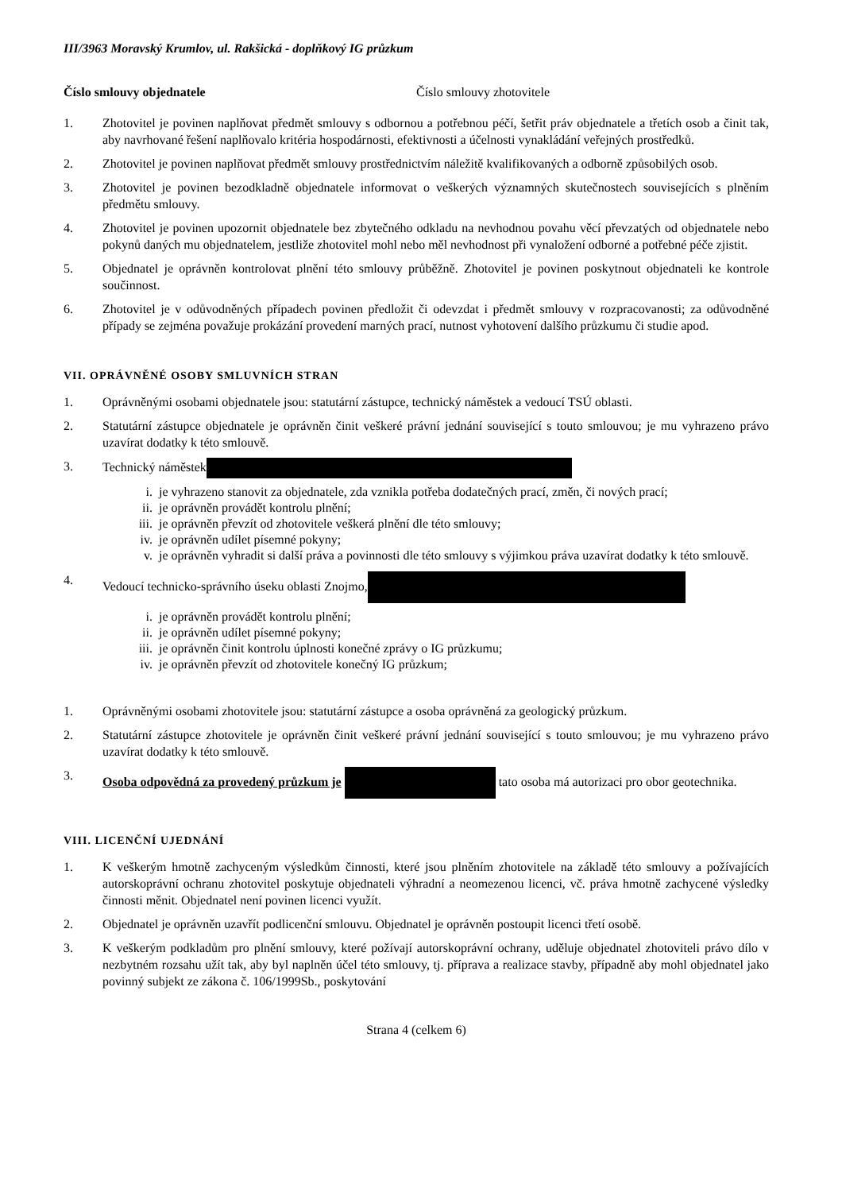III/3963 Moravský Krumlov, ul. Rakšická - doplňkový IG průzkum
Číslo smlouvy objednatele Číslo smlouvy zhotovitele
1. Zhotovitel je povinen naplňovat předmět smlouvy s odbornou a potřebnou péčí, šetřit práv objednatele a třetích osob a činit tak, aby navrhované řešení naplňovalo kritéria hospodárnosti, efektivnosti a účelnosti vynakládání veřejných prostředků.
2. Zhotovitel je povinen naplňovat předmět smlouvy prostřednictvím náležitě kvalifikovaných a odborně způsobilých osob.
3. Zhotovitel je povinen bezodkladně objednatele informovat o veškerých významných skutečnostech souvisejících s plněním předmětu smlouvy.
4. Zhotovitel je povinen upozornit objednatele bez zbytečného odkladu na nevhodnou povahu věcí převzatých od objednatele nebo pokynů daných mu objednatelem, jestliže zhotovitel mohl nebo měl nevhodnost při vynaložení odborné a potřebné péče zjistit.
5. Objednatel je oprávněn kontrolovat plnění této smlouvy průběžně. Zhotovitel je povinen poskytnout objednateli ke kontrole součinnost.
6. Zhotovitel je v odůvodněných případech povinen předložit či odevzdat i předmět smlouvy v rozpracovanosti; za odůvodněné případy se zejména považuje prokázání provedení marných prací, nutnost vyhotovení dalšího průzkumu či studie apod.
VII. OPRÁVNĚNÉ OSOBY SMLUVNÍCH STRAN
1. Oprávněnými osobami objednatele jsou: statutární zástupce, technický náměstek a vedoucí TSÚ oblasti.
2. Statutární zástupce objednatele je oprávněn činit veškeré právní jednání související s touto smlouvou; je mu vyhrazeno právo uzavírat dodatky k této smlouvě.
3. Technický náměstek
i. je vyhrazeno stanovit za objednatele, zda vznikla potřeba dodatečných prací, změn, či nových prací;
ii. je oprávněn provádět kontrolu plnění;
iii. je oprávněn převzít od zhotovitele veškerá plnění dle této smlouvy;
iv. je oprávněn udílet písemné pokyny;
v. je oprávněn vyhradit si další práva a povinnosti dle této smlouvy s výjimkou práva uzavírat dodatky k této smlouvě.
4. Vedoucí technicko-správního úseku oblasti Znojmo,
i. je oprávněn provádět kontrolu plnění;
ii. je oprávněn udílet písemné pokyny;
iii. je oprávněn činit kontrolu úplnosti konečné zprávy o IG průzkumu;
iv. je oprávněn převzít od zhotovitele konečný IG průzkum;
1. Oprávněnými osobami zhotovitele jsou: statutární zástupce a osoba oprávněná za geologický průzkum.
2. Statutární zástupce zhotovitele je oprávněn činit veškeré právní jednání související s touto smlouvou; je mu vyhrazeno právo uzavírat dodatky k této smlouvě.
3. Osoba odpovědná za provedený průzkum je tato osoba má autorizaci pro obor geotechnika.
VIII. LICENČNÍ UJEDNÁNÍ
1. K veškerým hmotně zachyceným výsledkům činnosti, které jsou plněním zhotovitele na základě této smlouvy a požívajících autorskoprávní ochranu zhotovitel poskytuje objednateli výhradní a neomezenou licenci, vč. práva hmotně zachycené výsledky činnosti měnit. Objednatel není povinen licenci využít.
2. Objednatel je oprávněn uzavřít podlicenční smlouvu. Objednatel je oprávněn postoupit licenci třetí osobě.
3. K veškerým podkladům pro plnění smlouvy, které požívají autorskoprávní ochrany, uděluje objednatel zhotoviteli právo dílo v nezbytném rozsahu užít tak, aby byl naplněn účel této smlouvy, tj. příprava a realizace stavby, případně aby mohl objednatel jako povinný subjekt ze zákona č. 106/1999Sb., poskytování
Strana 4 (celkem 6)